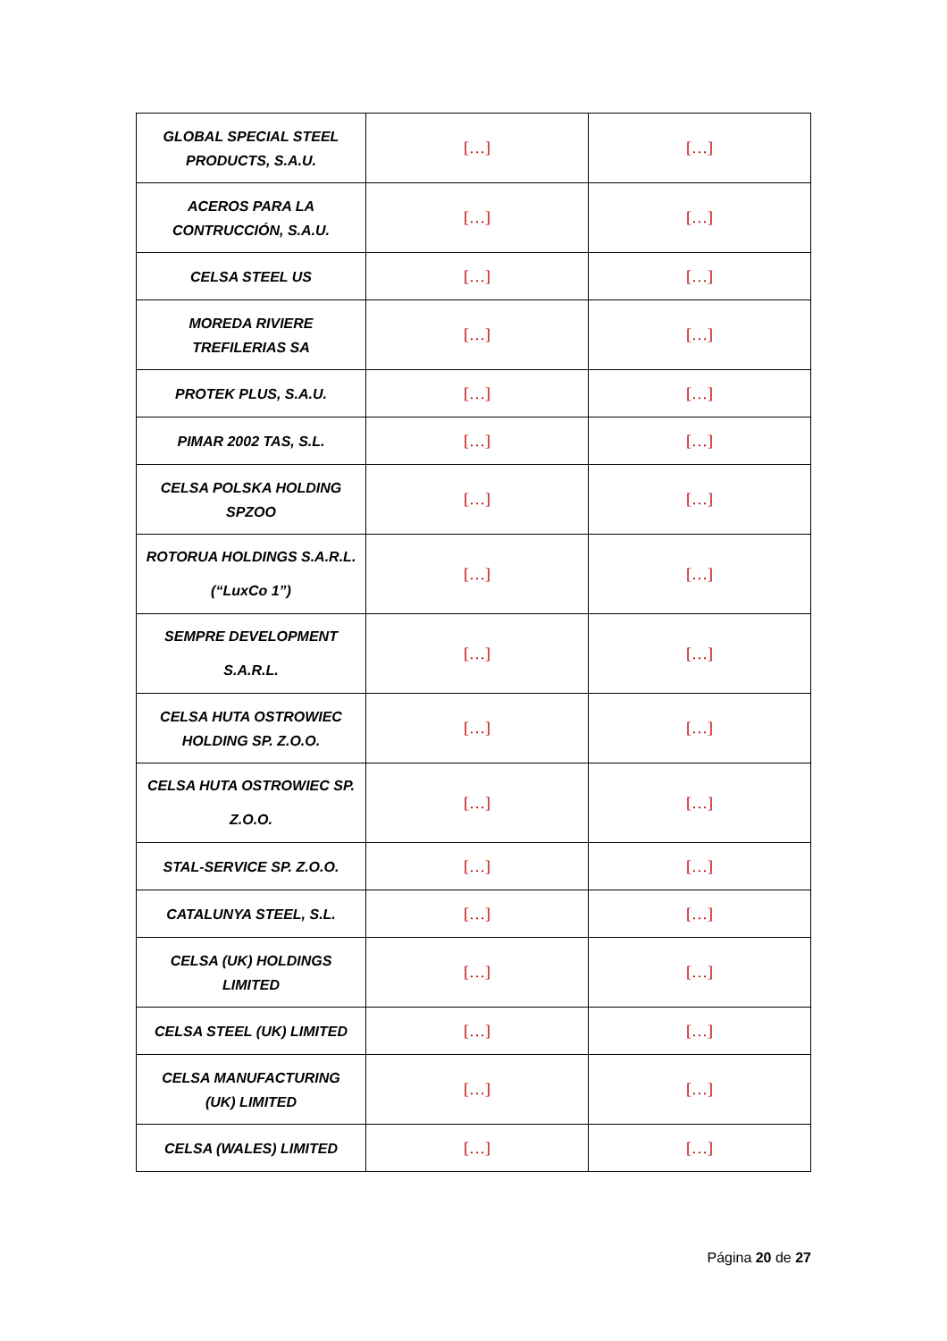| GLOBAL SPECIAL STEEL PRODUCTS, S.A.U. | […] | […] |
| ACEROS PARA LA CONTRUCCIÓN, S.A.U. | […] | […] |
| CELSA STEEL US | […] | […] |
| MOREDA RIVIERE TREFILERIAS SA | […] | […] |
| PROTEK PLUS, S.A.U. | […] | […] |
| PIMAR 2002 TAS, S.L. | […] | […] |
| CELSA POLSKA HOLDING SPZOO | […] | […] |
| ROTORUA HOLDINGS S.A.R.L. (“LuxCo 1”) | […] | […] |
| SEMPRE DEVELOPMENT S.A.R.L. | […] | […] |
| CELSA HUTA OSTROWIEC HOLDING SP. Z.O.O. | […] | […] |
| CELSA HUTA OSTROWIEC SP. Z.O.O. | […] | […] |
| STAL-SERVICE SP. Z.O.O. | […] | […] |
| CATALUNYA STEEL, S.L. | […] | […] |
| CELSA (UK) HOLDINGS LIMITED | […] | […] |
| CELSA STEEL (UK) LIMITED | […] | […] |
| CELSA MANUFACTURING (UK) LIMITED | […] | […] |
| CELSA (WALES) LIMITED | […] | […] |
Página 20 de 27